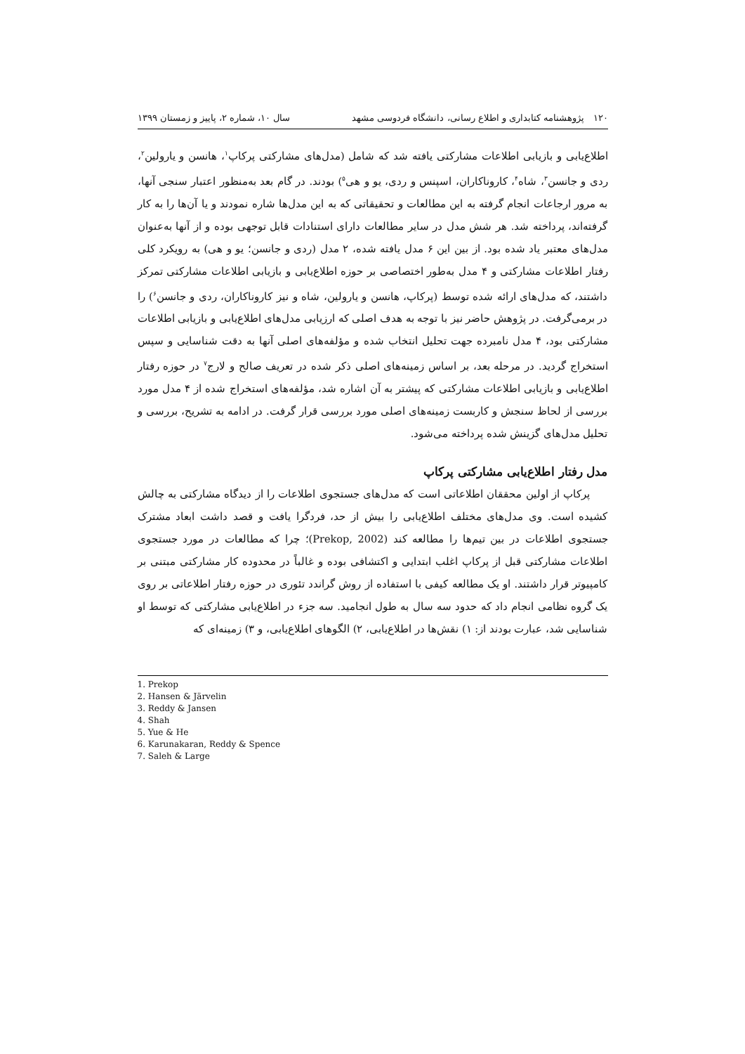۱۲۰ پژوهشنامه کتابداری و اطلاع رسانی، دانشگاه فردوسی مشهد سال ۱۰، شماره ۲، پاییز و زمستان ۱۳۹۹
اطلاع‌یابی و بازیابی اطلاعات مشارکتی یافته شد که شامل (مدل‌های مشارکتی پرکاپ<sup>۱</sup>، هانسن و یارولین<sup>۲</sup>، ردی و جانسن<sup>۳</sup>، شاه<sup>۴</sup>، کاروناکاران، اسپنس و ردی، یو و هی<sup>۵</sup>) بودند. در گام بعد به‌منظور اعتبار سنجی آنها، به مرور ارجاعات انجام گرفته به این مطالعات و تحقیقاتی که به این مدل‌ها شاره نمودند و یا آن‌ها را به کار گرفته‌اند، پرداخته شد. هر شش مدل در سایر مطالعات دارای استنادات قابل توجهی بوده و از آنها به‌عنوان مدل‌های معتبر یاد شده بود. از بین این ۶ مدل یافته شده، ۲ مدل (ردی و جانسن؛ یو و هی) به رویکرد کلی رفتار اطلاعات مشارکتی و ۴ مدل به‌طور اختصاصی بر حوزه اطلاع‌یابی و بازیابی اطلاعات مشارکتی تمرکز داشتند، که مدل‌های ارائه شده توسط (پرکاپ، هانسن و یارولین، شاه و نیز کاروناکاران، ردی و جانسن<sup>۶</sup>) را در برمی‌گرفت. در پژوهش حاضر نیز با توجه به هدف اصلی که ارزیابی مدل‌های اطلاع‌یابی و بازیابی اطلاعات مشارکتی بود، ۴ مدل نامبرده جهت تحلیل انتخاب شده و مؤلفه‌های اصلی آنها به دقت شناسایی و سپس استخراج گردید. در مرحله بعد، بر اساس زمینه‌های اصلی ذکر شده در تعریف صالح و لارج<sup>۷</sup> در حوزه رفتار اطلاع‌یابی و بازیابی اطلاعات مشارکتی که پیشتر به آن اشاره شد، مؤلفه‌های استخراج شده از ۴ مدل مورد بررسی از لحاظ سنجش و کاربست زمینه‌های اصلی مورد بررسی قرار گرفت. در ادامه به تشریح، بررسی و تحلیل مدل‌های گزینش شده پرداخته می‌شود.
مدل رفتار اطلاع‌یابی مشارکتی پرکاپ
پرکاپ از اولین محققان اطلاعاتی است که مدل‌های جستجوی اطلاعات را از دیدگاه مشارکتی به چالش کشیده است. وی مدل‌های مختلف اطلاع‌یابی را بیش از حد، فردگرا یافت و قصد داشت ابعاد مشترک جستجوی اطلاعات در بین تیم‌ها را مطالعه کند (Prekop, 2002)؛ چرا که مطالعات در مورد جستجوی اطلاعات مشارکتی قبل از پرکاپ اغلب ابتدایی و اکتشافی بوده و غالباً در محدوده کار مشارکتی مبتنی بر کامپیوتر قرار داشتند. او یک مطالعه کیفی با استفاده از روش گراندد تئوری در حوزه رفتار اطلاعاتی بر روی یک گروه نظامی انجام داد که حدود سه سال به طول انجامید. سه جزء در اطلاع‌یابی مشارکتی که توسط او شناسایی شد، عبارت بودند از: ۱) نقش‌ها در اطلاع‌یابی، ۲) الگوهای اطلاع‌یابی، و ۳) زمینه‌ای که
1. Prekop
2. Hansen & Järvelin
3. Reddy & Jansen
4. Shah
5. Yue & He
6. Karunakaran, Reddy & Spence
7. Saleh & Large